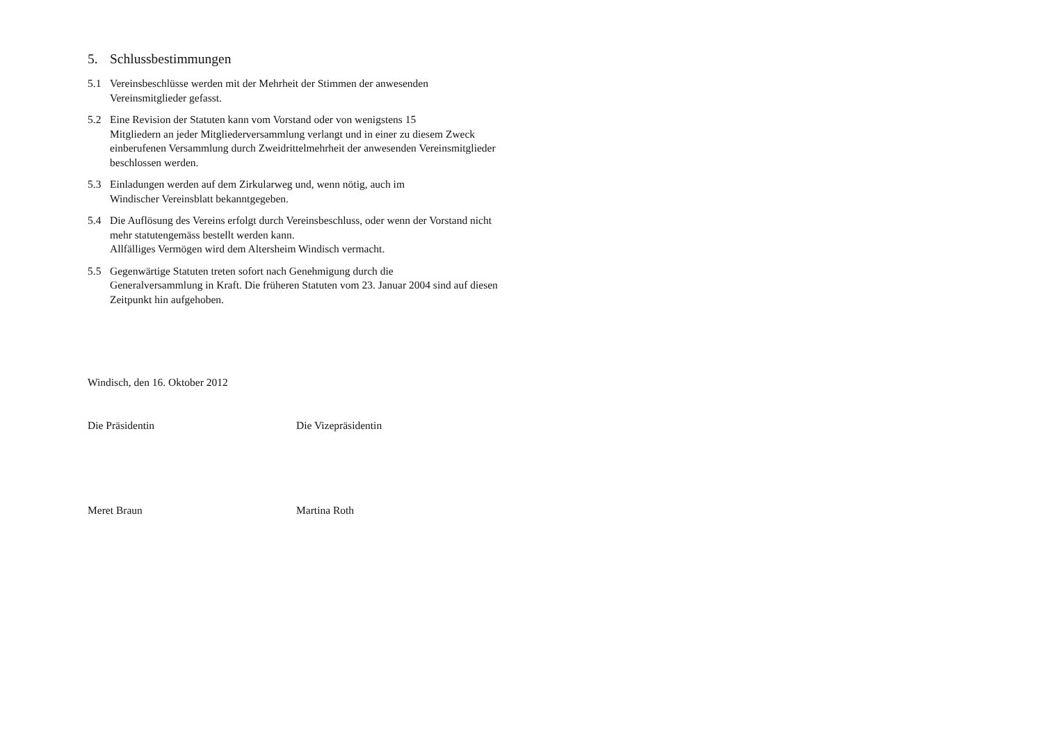5. Schlussbestimmungen
5.1 Vereinsbeschlüsse werden mit der Mehrheit der Stimmen der anwesenden Vereinsmitglieder gefasst.
5.2 Eine Revision der Statuten kann vom Vorstand oder von wenigstens 15
Mitgliedern an jeder Mitgliederversammlung verlangt und in einer zu diesem Zweck einberufenen Versammlung durch Zweidrittelmehrheit der anwesenden Vereinsmitglieder beschlossen werden.
5.3 Einladungen werden auf dem Zirkularweg und, wenn nötig, auch im
Windischer Vereinsblatt bekanntgegeben.
5.4 Die Auflösung des Vereins erfolgt durch Vereinsbeschluss, oder wenn der Vorstand nicht mehr statutengemäss bestellt werden kann.
Allfälliges Vermögen wird dem Altersheim Windisch vermacht.
5.5 Gegenwärtige Statuten treten sofort nach Genehmigung durch die
Generalversammlung in Kraft. Die früheren Statuten vom 23. Januar 2004 sind auf diesen Zeitpunkt hin aufgehoben.
Windisch, den 16. Oktober 2012
Die Präsidentin Die Vizepräsidentin
Meret Braun Martina Roth